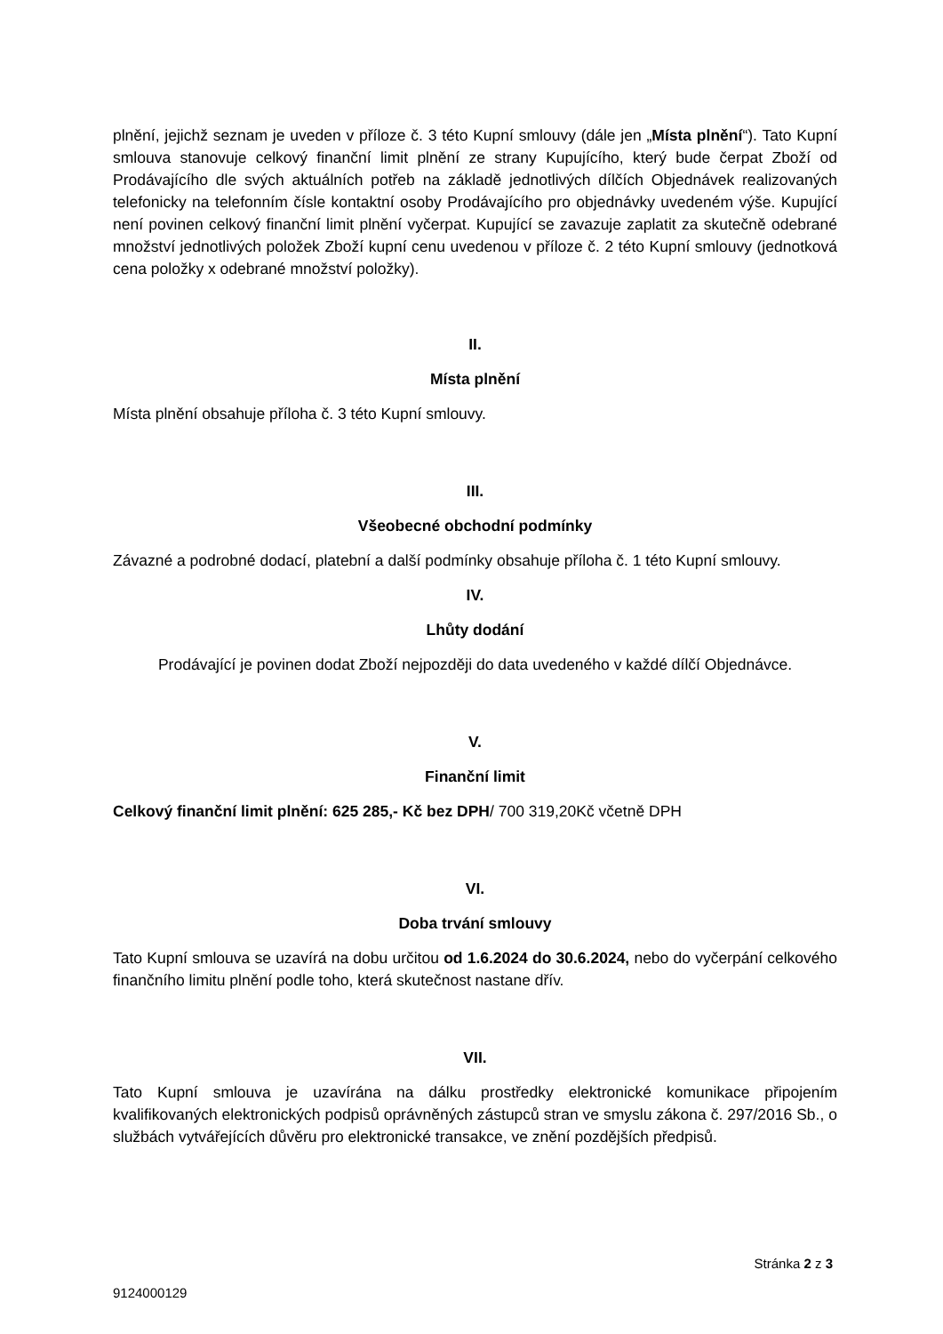plnění, jejichž seznam je uveden v příloze č. 3 této Kupní smlouvy (dále jen „Místa plnění“). Tato Kupní smlouva stanovuje celkový finanční limit plnění ze strany Kupujícího, který bude čerpat Zboží od Prodávajícího dle svých aktuálních potřeb na základě jednotlivých dílčích Objednávek realizovaných telefonicky na telefonním čísle kontaktní osoby Prodávajícího pro objednávky uvedeném výše. Kupující není povinen celkový finanční limit plnění vyčerpat. Kupující se zavazuje zaplatit za skutečně odebrané množství jednotlivých položek Zboží kupní cenu uvedenou v příloze č. 2 této Kupní smlouvy (jednotková cena položky x odebrané množství položky).
II.
Místa plnění
Místa plnění obsahuje příloha č. 3 této Kupní smlouvy.
III.
Všeobecné obchodní podmínky
Závazné a podrobné dodací, platební a další podmínky obsahuje příloha č. 1 této Kupní smlouvy.
IV.
Lhůty dodání
Prodávající je povinen dodat Zboží nejpozději do data uvedeného v každé dílčí Objednávce.
V.
Finanční limit
Celkový finanční limit plnění: 625 285,- Kč bez DPH/ 700 319,20Kč včetně DPH
VI.
Doba trvání smlouvy
Tato Kupní smlouva se uzavírá na dobu určitou od 1.6.2024 do 30.6.2024, nebo do vyčerpání celkového finančního limitu plnění podle toho, která skutečnost nastane dřív.
VII.
Tato Kupní smlouva je uzavírána na dálku prostředky elektronické komunikace připojením kvalifikovaných elektronických podpisů oprávněných zástupců stran ve smyslu zákona č. 297/2016 Sb., o službách vytvářejících důvěru pro elektronické transakce, ve znění pozdějších předpisů.
Stránka 2 z 3
9124000129